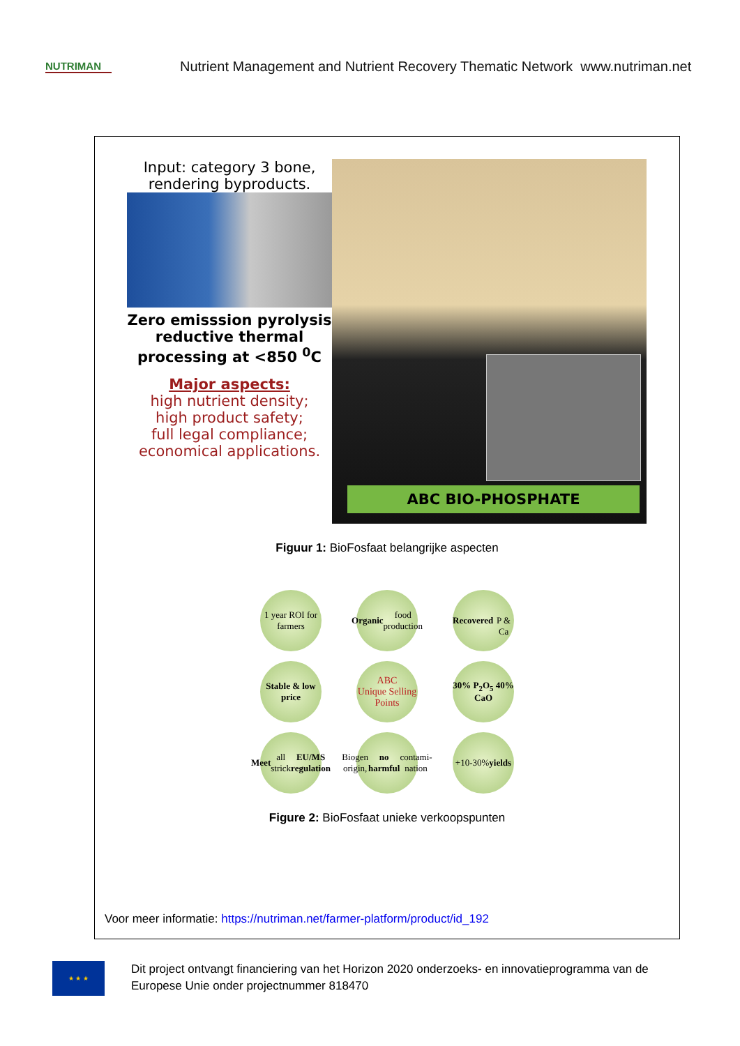NUTRIMAN
Nutrient Management and Nutrient Recovery Thematic Network www.nutriman.net
Input: category 3 bone, rendering byproducts.
Zero emisssion pyrolysis reductive thermal processing at <850 <sup>0</sup>C
Major aspects:
high nutrient density;
high product safety;
full legal compliance;
economical applications.
ABC BIO-PHOSPHATE
Figuur 1: BioFosfaat belangrijke aspecten
1 year ROI for farmers
Organic food production
Recovered
P & Ca
Stable & low price
ABC
Unique Selling Points
30% P<sub>2</sub>O<sub>5</sub> 40% CaO
Meet all strick EU/MS regulation
Biogen origin, no harmful contami-nation
+10-30% yields
Figure 2: BioFosfaat unieke verkoopspunten
Voor meer informatie: https://nutriman.net/farmer-platform/product/id_192
★ ★ ★
Dit project ontvangt financiering van het Horizon 2020 onderzoeks- en innovatieprogramma van de Europese Unie onder projectnummer 818470